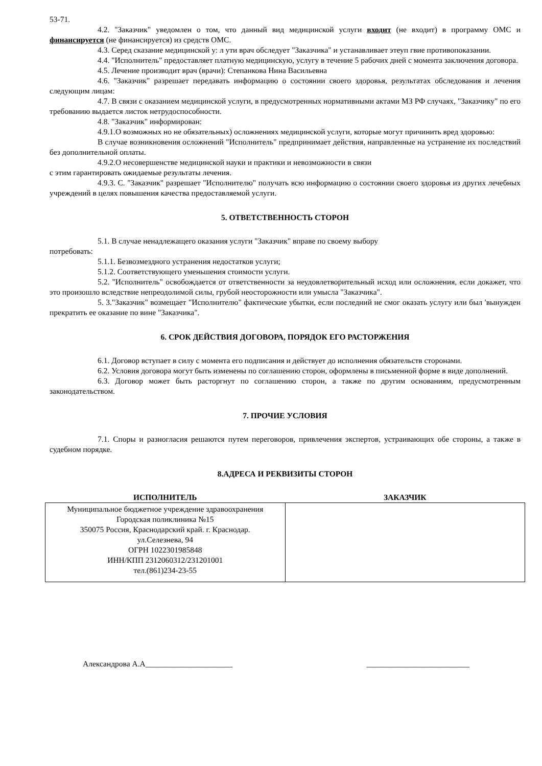53-71.
4.2. "Заказчик" уведомлен о том, что данный вид медицинской услуги входит (не входит) в программу ОМС и финансируется (не финансируется) из средств ОМС.
4.3. Серед сказание медицинской у: л ути врач обследует "Заказчика" и устанавливает этеуп гвие противопоказании.
4.4. "Исполнитель" предоставляет платную медицинскую, услугу в течение 5 рабочих дней с момента заключения договора.
4.5. Лечение производит врач (врачи): Степанкова Нина Васильевна
4.6. "Заказчик" разрешает передавать информацию о состоянии своего здоровья, результатах обследования и лечения следующим лицам:
4.7. В связи с оказанием медицинской услуги, в предусмотренных нормативными актами МЗ РФ случаях, "Заказчику" по его требованию выдается листок нетрудоспособности.
4.8. "Заказчик" информирован:
4.9.1.О возможных но не обязательных) осложнениях медицинской услуги, которые могут причинить вред здоровью:
В случае возникновения осложнений "Исполнитель" предпринимает действия, направленные на устранение их последствий без дополнительной оплаты.
4.9.2.О несовершенстве медицинской науки и практики и невозможности в связи
с этим гарантировать ожидаемые результаты лечения.
4.9.3. С. "Заказчик" разрешает "Исполнителю" получать всю информацию о состоянии своего здоровья из других лечебных учреждений в целях повышения качества предоставляемой услуги.
5. ОТВЕТСТВЕННОСТЬ СТОРОН
5.1. В случае ненадлежащего оказания услуги "Заказчик" вправе по своему выбору
потребовать:
5.1.1. Безвозмездного устранения недостатков услуги;
5.1.2. Соответствующего уменьшения стоимости услуги.
5.2. "Исполнитель" освобождается от ответственности за неудовлетворительный исход или осложнения, если докажет, что это произошло вследствие непреодолимой силы, грубой неосторожности или умысла "Заказчика".
5. 3."Заказчик" возмещает "Исполнителю" фактические убытки, если последний не смог оказать услугу или был 'вынужден прекратить ее оказание по вине "Заказчика".
6. СРОК ДЕЙСТВИЯ ДОГОВОРА, ПОРЯДОК ЕГО РАСТОРЖЕНИЯ
6.1. Договор вступает в силу с момента его подписания и действует до исполнения обязательств сторонами.
6.2. Условия договора могут быть изменены по соглашению сторон, оформлены в письменной форме в виде дополнений.
6.3. Договор может быть расторгнут по соглашению сторон, а также по другим основаниям, предусмотренным законодательством.
7. ПРОЧИЕ УСЛОВИЯ
7.1. Споры и разногласия решаются путем переговоров, привлечения экспертов, устраивающих обе стороны, а также в судебном порядке.
8.АДРЕСА И РЕКВИЗИТЫ СТОРОН
| ИСПОЛНИТЕЛЬ | ЗАКАЗЧИК |
| --- | --- |
| Муниципальное бюджетное учреждение здравоохранения Городская поликлиника №15 350075 Россия, Краснодарский край. г. Краснодар. ул.Селезнева, 94 ОГРН 1022301985848 ИНН/КПП 2312060312/231201001 тел.(861)234-23-55 | |
Александрова А.А______________________ __________________________